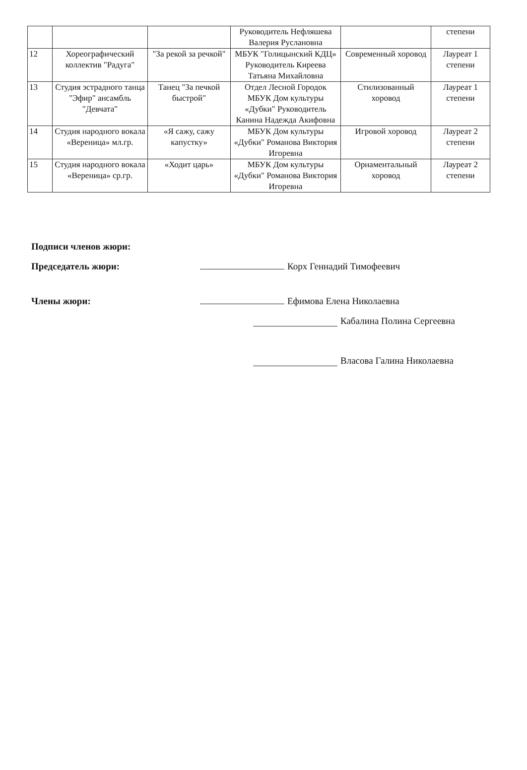| | | | Руководитель Нефляшева Валерия Руслановна | | степени |
| 12 | Хореографический коллектив "Радуга" | "За рекой за речкой" | МБУК "Голицынский КДЦ» Руководитель Киреева Татьяна Михайловна | Современный хоровод | Лауреат 1 степени |
| 13 | Студия эстрадного танца "Эфир" ансамбль "Девчата" | Танец "За печкой быстрой" | Отдел Лесной Городок МБУК Дом культуры «Дубки" Руководитель Канина Надежда Акифовна | Стилизованный хоровод | Лауреат 1 степени |
| 14 | Студия народного вокала «Вереница» мл.гр. | «Я сажу, сажу капустку» | МБУК Дом культуры «Дубки" Романова Виктория Игоревна | Игровой хоровод | Лауреат 2 степени |
| 15 | Студия народного вокала «Вереница» ср.гр. | «Ходит царь» | МБУК Дом культуры «Дубки" Романова Виктория Игоревна | Орнаментальный хоровод | Лауреат 2 степени |
Подписи членов жюри:
Председатель жюри: Корх Геннадий Тимофеевич
Члены жюри: Ефимова Елена Николаевна
Кабалина Полина Сергеевна
Власова Галина Николаевна